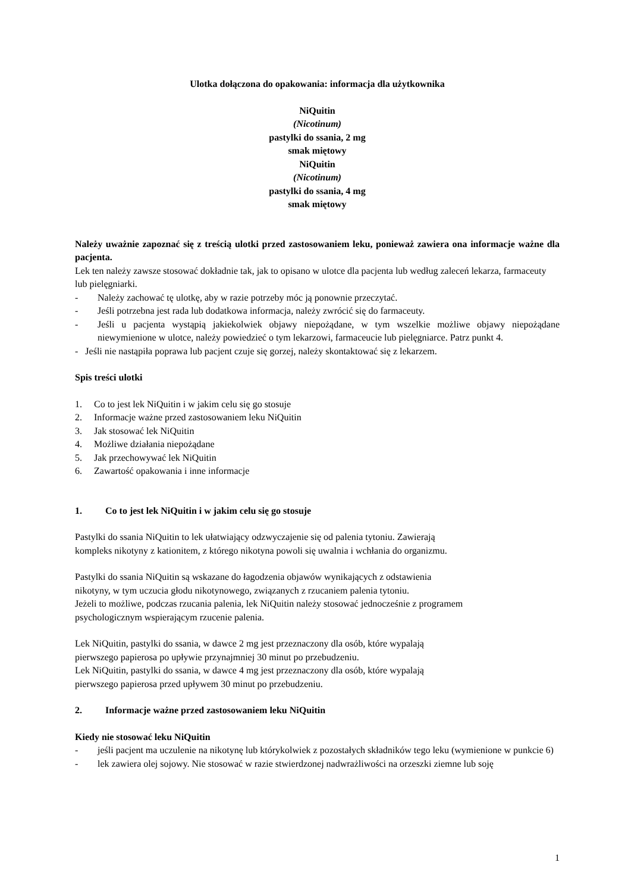Ulotka dołączona do opakowania: informacja dla użytkownika
NiQuitin
(Nicotinum)
pastylki do ssania, 2 mg
smak miętowy
NiQuitin
(Nicotinum)
pastylki do ssania, 4 mg
smak miętowy
Należy uważnie zapoznać się z treścią ulotki przed zastosowaniem leku, ponieważ zawiera ona informacje ważne dla pacjenta.
Lek ten należy zawsze stosować dokładnie tak, jak to opisano w ulotce dla pacjenta lub według zaleceń lekarza, farmaceuty lub pielęgniarki.
- Należy zachować tę ulotkę, aby w razie potrzeby móc ją ponownie przeczytać.
- Jeśli potrzebna jest rada lub dodatkowa informacja, należy zwrócić się do farmaceuty.
- Jeśli u pacjenta wystąpią jakiekolwiek objawy niepożądane, w tym wszelkie możliwe objawy niepożądane niewymienione w ulotce, należy powiedzieć o tym lekarzowi, farmaceucie lub pielęgniarce. Patrz punkt 4.
- Jeśli nie nastąpiła poprawa lub pacjent czuje się gorzej, należy skontaktować się z lekarzem.
Spis treści ulotki
1. Co to jest lek NiQuitin i w jakim celu się go stosuje
2. Informacje ważne przed zastosowaniem leku NiQuitin
3. Jak stosować lek NiQuitin
4. Możliwe działania niepożądane
5. Jak przechowywać lek NiQuitin
6. Zawartość opakowania i inne informacje
1. Co to jest lek NiQuitin i w jakim celu się go stosuje
Pastylki do ssania NiQuitin to lek ułatwiający odzwyczajenie się od palenia tytoniu. Zawierają
kompleks nikotyny z kationitem, z którego nikotyna powoli się uwalnia i wchłania do organizmu.
Pastylki do ssania NiQuitin są wskazane do łagodzenia objawów wynikających z odstawienia
nikotyny, w tym uczucia głodu nikotynowego, związanych z rzucaniem palenia tytoniu.
Jeżeli to możliwe, podczas rzucania palenia, lek NiQuitin należy stosować jednocześnie z programem
psychologicznym wspierającym rzucenie palenia.
Lek NiQuitin, pastylki do ssania, w dawce 2 mg jest przeznaczony dla osób, które wypalają
pierwszego papierosa po upływie przynajmniej 30 minut po przebudzeniu.
Lek NiQuitin, pastylki do ssania, w dawce 4 mg jest przeznaczony dla osób, które wypalają
pierwszego papierosa przed upływem 30 minut po przebudzeniu.
2. Informacje ważne przed zastosowaniem leku NiQuitin
Kiedy nie stosować leku NiQuitin
- jeśli pacjent ma uczulenie na nikotynę lub którykolwiek z pozostałych składników tego leku (wymienione w punkcie 6)
- lek zawiera olej sojowy. Nie stosować w razie stwierdzonej nadwrażliwości na orzeszki ziemne lub soję
1